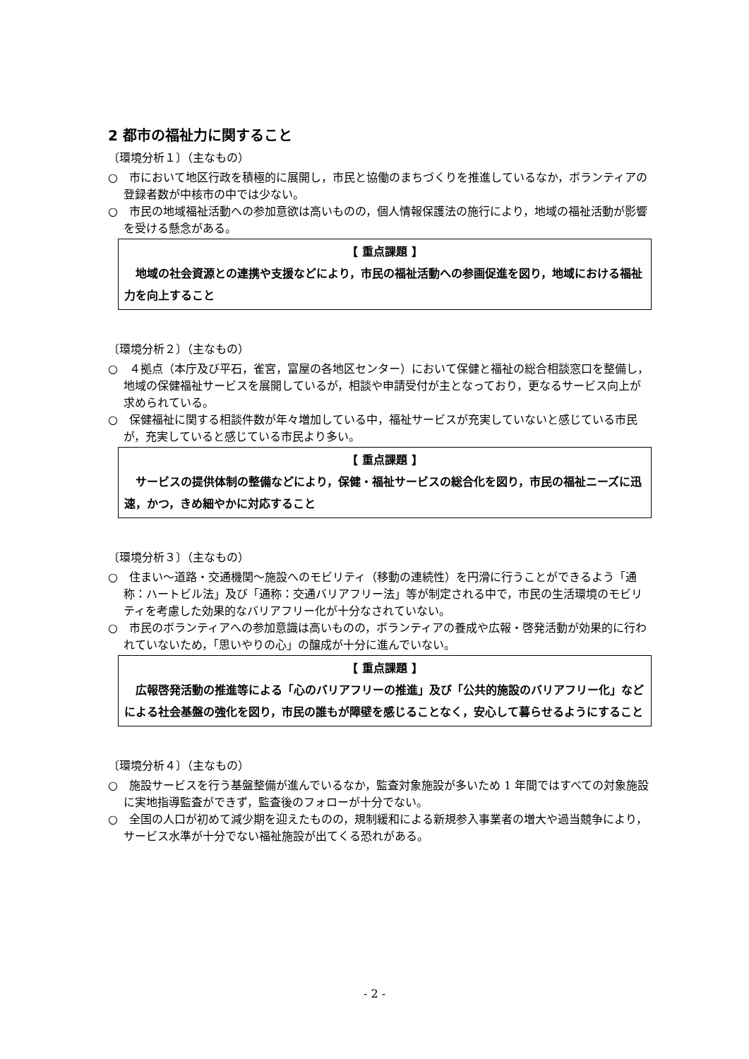2 都市の福祉力に関すること
〔環境分析１〕（主なもの）
○　市において地区行政を積極的に展開し，市民と協働のまちづくりを推進しているなか，ボランティアの登録者数が中核市の中では少ない。
○　市民の地域福祉活動への参加意欲は高いものの，個人情報保護法の施行により，地域の福祉活動が影響を受ける懸念がある。
【 重点課題 】
　地域の社会資源との連携や支援などにより，市民の福祉活動への参画促進を図り，地域における福祉力を向上すること
〔環境分析２〕（主なもの）
○　４拠点（本庁及び平石，雀宮，富屋の各地区センター）において保健と福祉の総合相談窓口を整備し，地域の保健福祉サービスを展開しているが，相談や申請受付が主となっており，更なるサービス向上が求められている。
○　保健福祉に関する相談件数が年々増加している中，福祉サービスが充実していないと感じている市民が，充実していると感じている市民より多い。
【 重点課題 】
　サービスの提供体制の整備などにより，保健・福祉サービスの総合化を図り，市民の福祉ニーズに迅速，かつ，きめ細やかに対応すること
〔環境分析３〕（主なもの）
○　住まい～道路・交通機関～施設へのモビリティ（移動の連続性）を円滑に行うことができるよう「通称：ハートビル法」及び「通称：交通バリアフリー法」等が制定される中で，市民の生活環境のモビリティを考慮した効果的なバリアフリー化が十分なされていない。
○　市民のボランティアへの参加意識は高いものの，ボランティアの養成や広報・啓発活動が効果的に行われていないため，「思いやりの心」の醸成が十分に進んでいない。
【 重点課題 】
　広報啓発活動の推進等による「心のバリアフリーの推進」及び「公共的施設のバリアフリー化」などによる社会基盤の強化を図り，市民の誰もが障壁を感じることなく，安心して暮らせるようにすること
〔環境分析４〕（主なもの）
○　施設サービスを行う基盤整備が進んでいるなか，監査対象施設が多いため 1 年間ではすべての対象施設に実地指導監査ができず，監査後のフォローが十分でない。
○　全国の人口が初めて減少期を迎えたものの，規制緩和による新規参入事業者の増大や過当競争により，サービス水準が十分でない福祉施設が出てくる恐れがある。
- 2 -